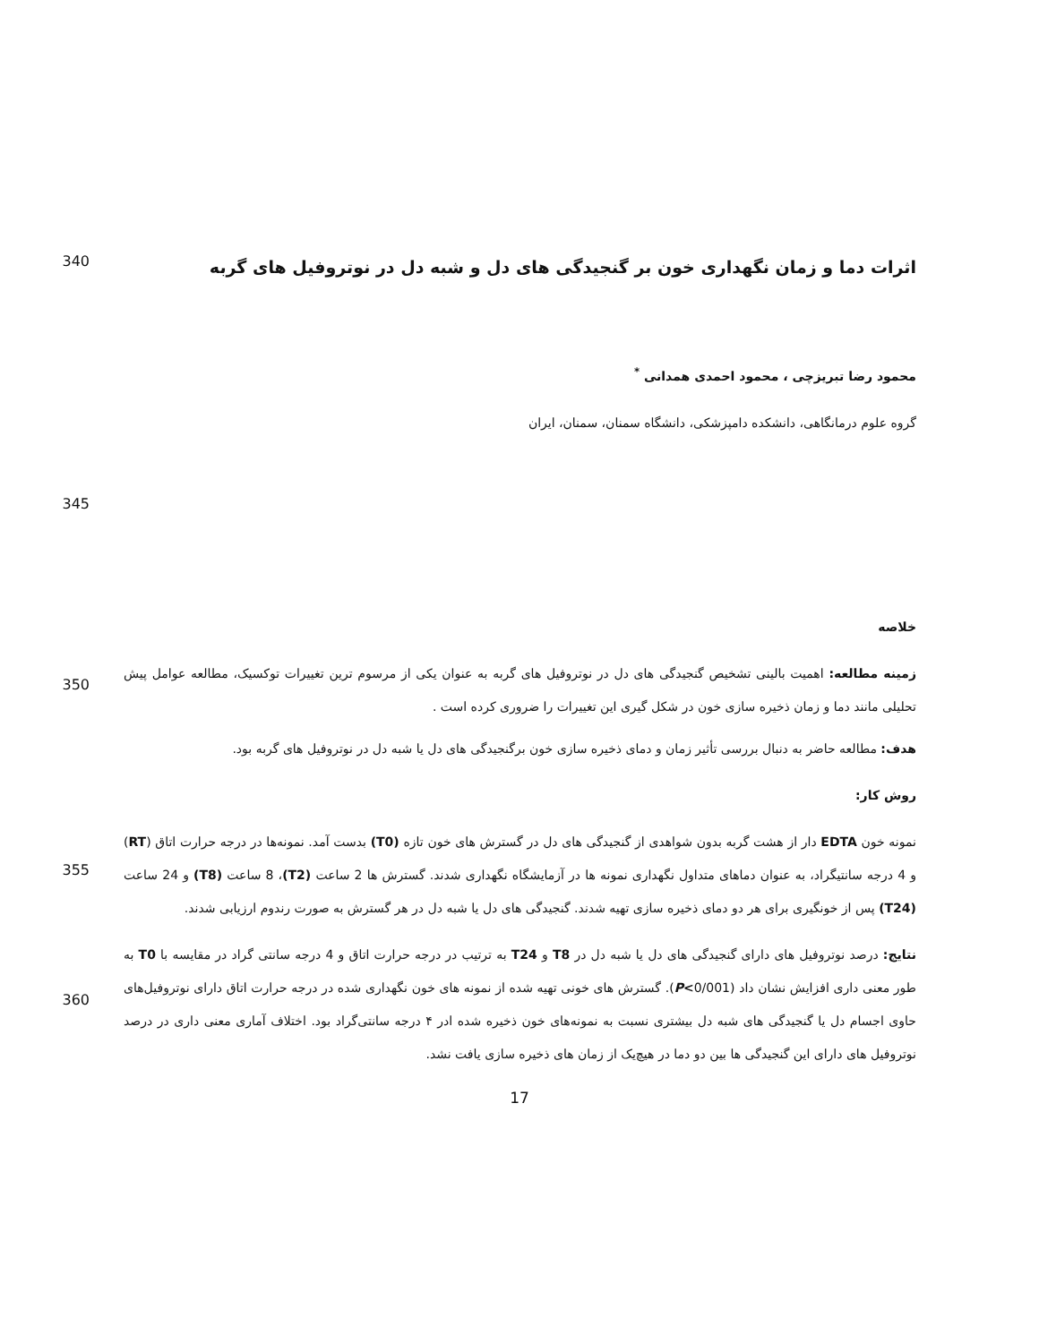340
اثرات دما و زمان نگهداری خون بر گنجیدگی های دل و شبه دل در نوتروفیل های گربه
محمود رضا تبریزچی ، محمود احمدی همدانی <sup>*</sup>
گروه علوم درمانگاهی، دانشکده دامپزشکی، دانشگاه سمنان، سمنان، ایران
345
خلاصه
350
زمینه مطالعه: اهمیت بالینی تشخیص گنجیدگی های دل در نوتروفیل های گربه به عنوان یکی از مرسوم ترین تغییرات توکسیک، مطالعه عوامل پیش تحلیلی مانند دما و زمان ذخیره سازی خون در شکل گیری این تغییرات را ضروری کرده است .
هدف: مطالعه حاضر به دنبال بررسی تأثیر زمان و دمای ذخیره سازی خون برگنجیدگی های دل یا شبه دل در نوتروفیل های گربه بود.
روش کار:
355
نمونه خون EDTA دار از هشت گربه بدون شواهدی از گنجیدگی های دل در گسترش های خون تازه (T0) بدست آمد. نمونه‌ها در درجه حرارت اتاق (RT) و 4 درجه سانتیگراد، به عنوان دماهای متداول نگهداری نمونه ها در آزمایشگاه نگهداری شدند. گسترش ها 2 ساعت (T2)، 8 ساعت (T8) و 24 ساعت (T24) پس از خونگیری برای هر دو دمای ذخیره سازی تهیه شدند. گنجیدگی های دل یا شبه دل در هر گسترش به صورت رندوم ارزیابی شدند.
360
نتایج: درصد نوتروفیل های دارای گنجیدگی های دل یا شبه دل در T8 و T24 به ترتیب در درجه حرارت اتاق و 4 درجه سانتی گراد در مقایسه با T0 به طور معنی داری افزایش نشان داد (P<0/001). گسترش های خونی تهیه شده از نمونه های خون نگهداری شده در درجه حرارت اتاق دارای نوتروفیل‌های حاوی اجسام دل یا گنجیدگی های شبه دل بیشتری نسبت به نمونه‌های خون ذخیره شده ادر ۴ درجه سانتی‌گراد بود. اختلاف آماری معنی داری در درصد نوتروفیل های دارای این گنجیدگی ها بین دو دما در هیچ‌یک از زمان های ذخیره سازی یافت نشد.
17